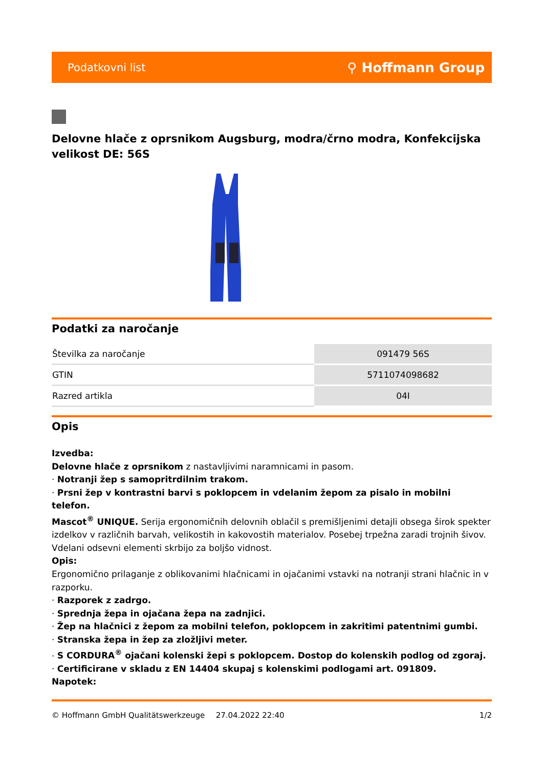Podatkovni list ⚲ Hoffmann Group
Delovne hlače z oprsnikom Augsburg, modra/črno modra, Konfekcijska velikost DE: 56S
Podatki za naročanje
| Številka za naročanje | 091479 56S |
| GTIN | 5711074098682 |
| Razred artikla | 04I |
Opis
Izvedba:
Delovne hlače z oprsnikom z nastavljivimi naramnicami in pasom.
· Notranji žep s samopritrdilnim trakom.
· Prsni žep v kontrastni barvi s poklopcem in vdelanim žepom za pisalo in mobilni telefon.
Mascot<sup>®</sup> UNIQUE. Serija ergonomičnih delovnih oblačil s premišljenimi detajli obsega širok spekter izdelkov v različnih barvah, velikostih in kakovostih materialov. Posebej trpežna zaradi trojnih šivov. Vdelani odsevni elementi skrbijo za boljšo vidnost.
Opis:
Ergonomično prilaganje z oblikovanimi hlačnicami in ojačanimi vstavki na notranji strani hlačnic in v razporku.
· Razporek z zadrgo.
· Sprednja žepa in ojačana žepa na zadnjici.
· Žep na hlačnici z žepom za mobilni telefon, poklopcem in zakritimi patentnimi gumbi.
· Stranska žepa in žep za zložljivi meter.
· S CORDURA<sup>®</sup> ojačani kolenski žepi s poklopcem. Dostop do kolenskih podlog od zgoraj.
· Certificirane v skladu z EN 14404 skupaj s kolenskimi podlogami art. 091809.
Napotek:
© Hoffmann GmbH Qualitätswerkzeuge 27.04.2022 22:40 1/2